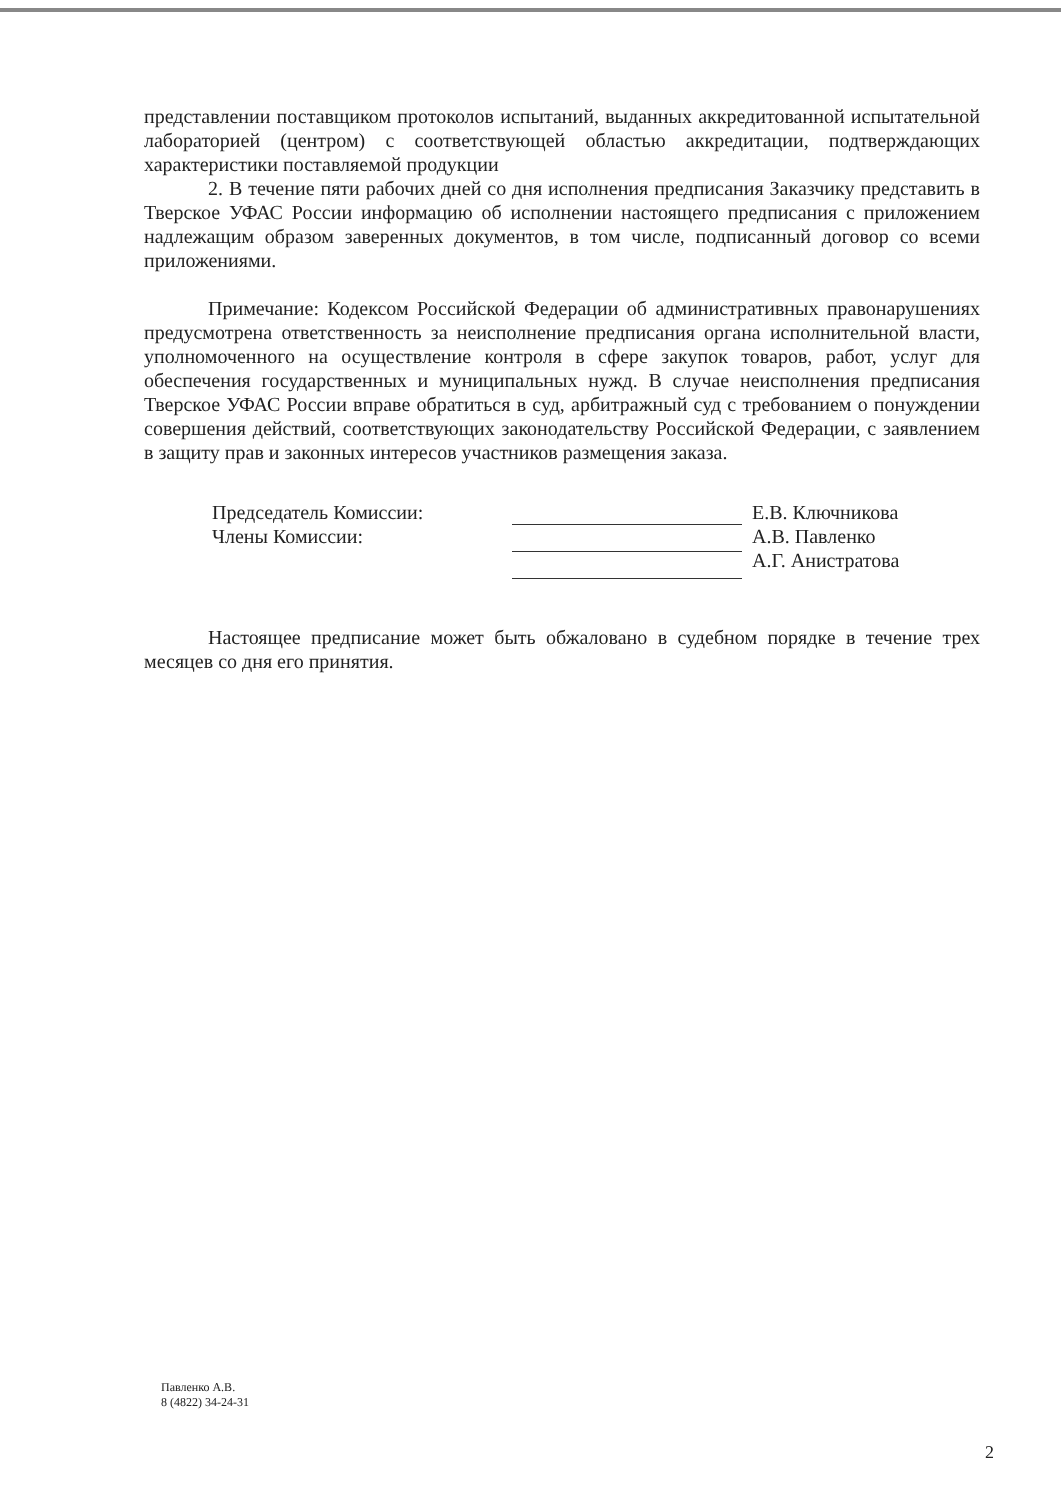представлении поставщиком протоколов испытаний, выданных аккредитованной испытательной лабораторией (центром) с соответствующей областью аккредитации, подтверждающих характеристики поставляемой продукции
2. В течение пяти рабочих дней со дня исполнения предписания Заказчику представить в Тверское УФАС России информацию об исполнении настоящего предписания с приложением надлежащим образом заверенных документов, в том числе, подписанный договор со всеми приложениями.
Примечание: Кодексом Российской Федерации об административных правонарушениях предусмотрена ответственность за неисполнение предписания органа исполнительной власти, уполномоченного на осуществление контроля в сфере закупок товаров, работ, услуг для обеспечения государственных и муниципальных нужд. В случае неисполнения предписания Тверское УФАС России вправе обратиться в суд, арбитражный суд с требованием о понуждении совершения действий, соответствующих законодательству Российской Федерации, с заявлением в защиту прав и законных интересов участников размещения заказа.
Председатель Комиссии:
Члены Комиссии:
Е.В. Ключникова
А.В. Павленко
А.Г. Анистратова
Настоящее предписание может быть обжаловано в судебном порядке в течение трех месяцев со дня его принятия.
Павленко А.В.
8 (4822) 34-24-31
2